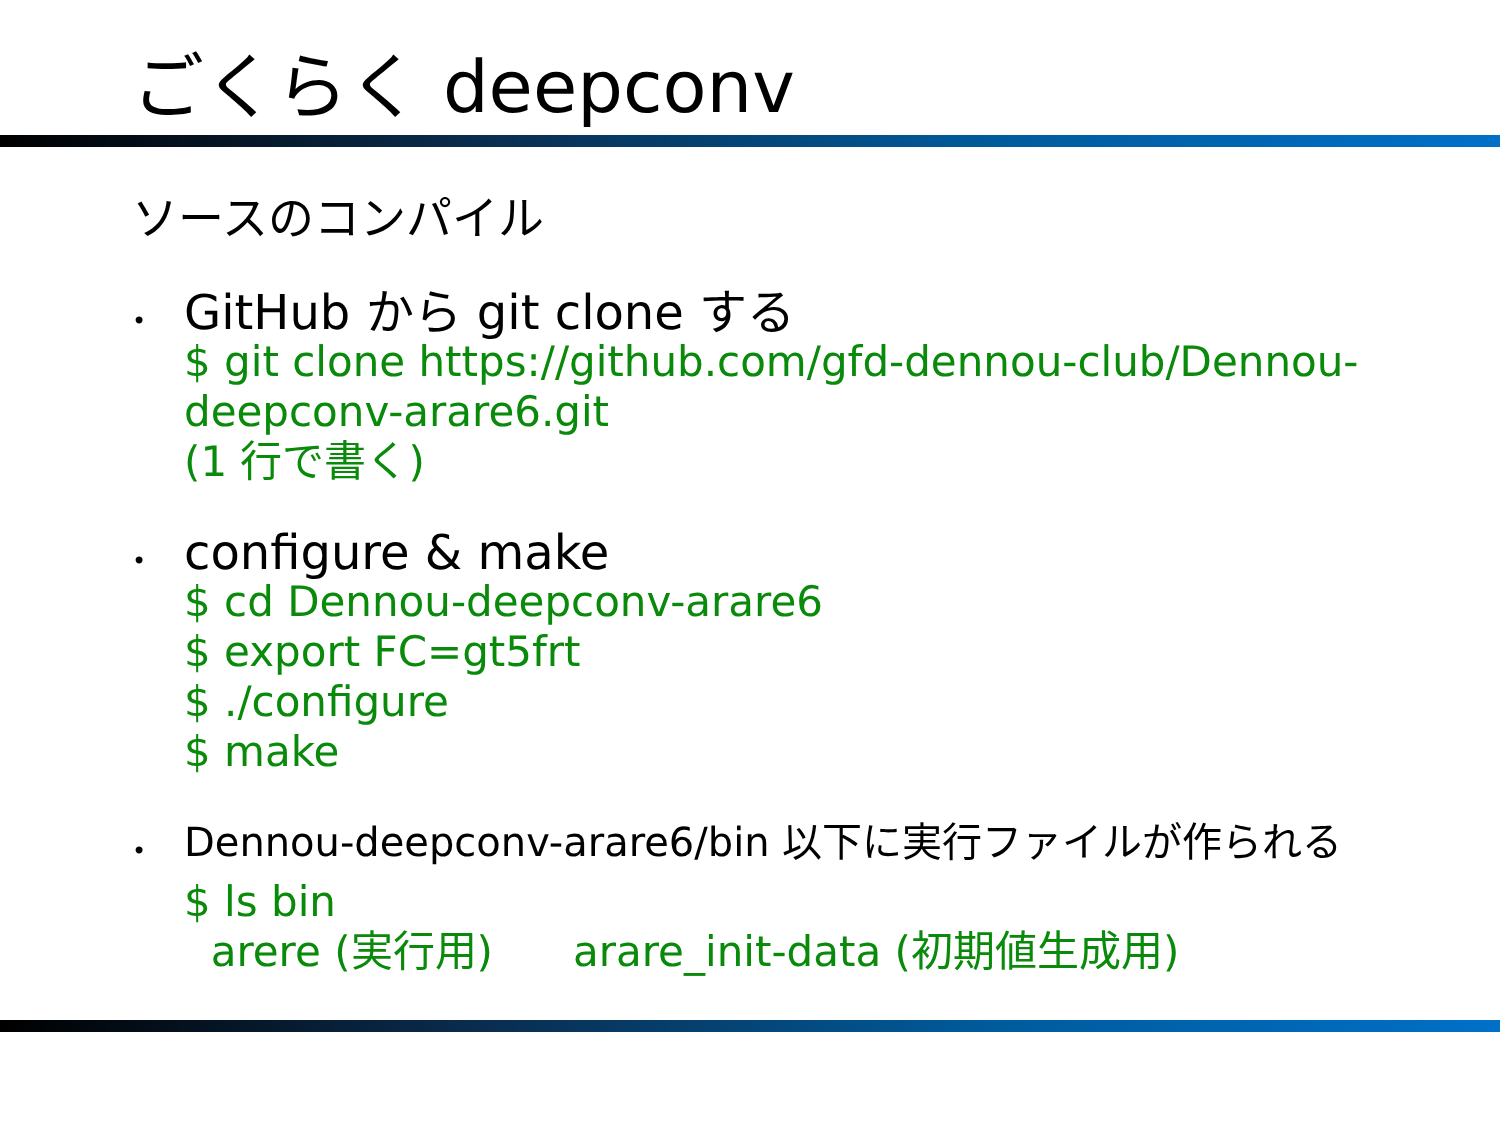ごくらく deepconv
ソースのコンパイル
•
GitHub から git clone する
$ git clone https://github.com/gfd-dennou-club/Dennou-
deepconv-arare6.git
(1 行で書く)
•
configure & make
$ cd Dennou-deepconv-arare6
$ export FC=gt5frt
$ ./configure
$ make
•
Dennou-deepconv-arare6/bin 以下に実行ファイルが作られる
$ ls bin
arere (実行用) arare_init-data (初期値生成用)